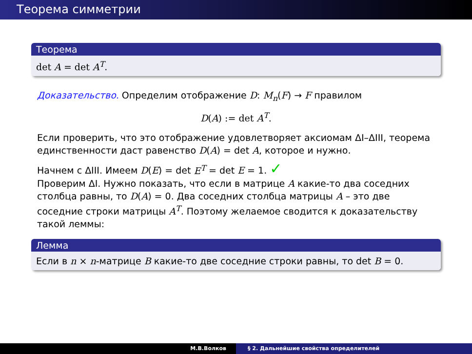Теорема симметрии
Теорема
det A = det A<sup>T</sup>.
Доказательство. Определим отображение D: M<sub>n</sub>(F) → F правилом
D(A) := det A<sup>T</sup>.
Если проверить, что это отображение удовлетворяет аксиомам ΔI–ΔIII, теорема единственности даст равенство D(A) = det A, которое и нужно.
Начнем с ΔIII. Имеем D(E) = det E<sup>T</sup> = det E = 1. ✓
Проверим ΔI. Нужно показать, что если в матрице A какие-то два соседних столбца равны, то D(A) = 0. Два соседних столбца матрицы A – это две соседние строки матрицы A<sup>T</sup>. Поэтому желаемое сводится к доказательству такой леммы:
Лемма
Если в n × n-матрице B какие-то две соседние строки равны, то det B = 0.
М.В.Волков § 2. Дальнейшие свойства определителей